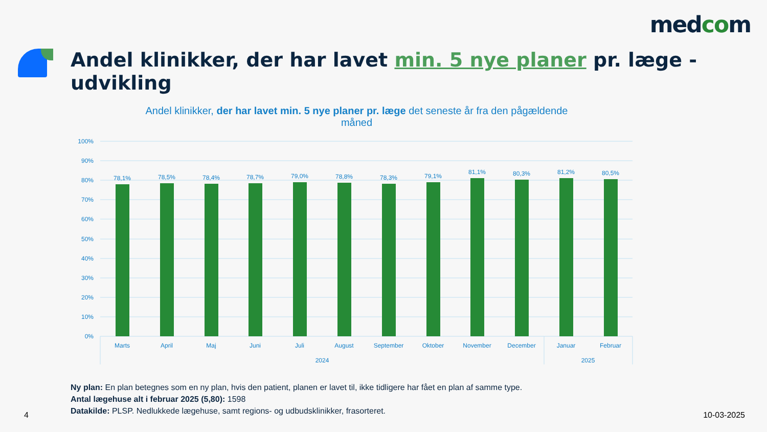medcom
Andel klinikker, der har lavet min. 5 nye planer pr. læge - udvikling
Andel klinikker, der har lavet min. 5 nye planer pr. læge det seneste år fra den pågældende måned
100%
90%
80%
70%
60%
50%
40%
30%
20%
10%
0%
78,1%
78,5%
78,4%
78,7%
79,0%
78,8%
78,3%
79,1%
81,1%
80,3%
81,2%
80,5%
Marts
April
Maj
Juni
Juli
August
September
Oktober
November
December
Januar
Februar
2024
2025
Ny plan: En plan betegnes som en ny plan, hvis den patient, planen er lavet til, ikke tidligere har fået en plan af samme type.
Antal lægehuse alt i februar 2025 (5,80): 1598
Datakilde: PLSP. Nedlukkede lægehuse, samt regions- og udbudsklinikker, frasorteret.
4 10-03-2025